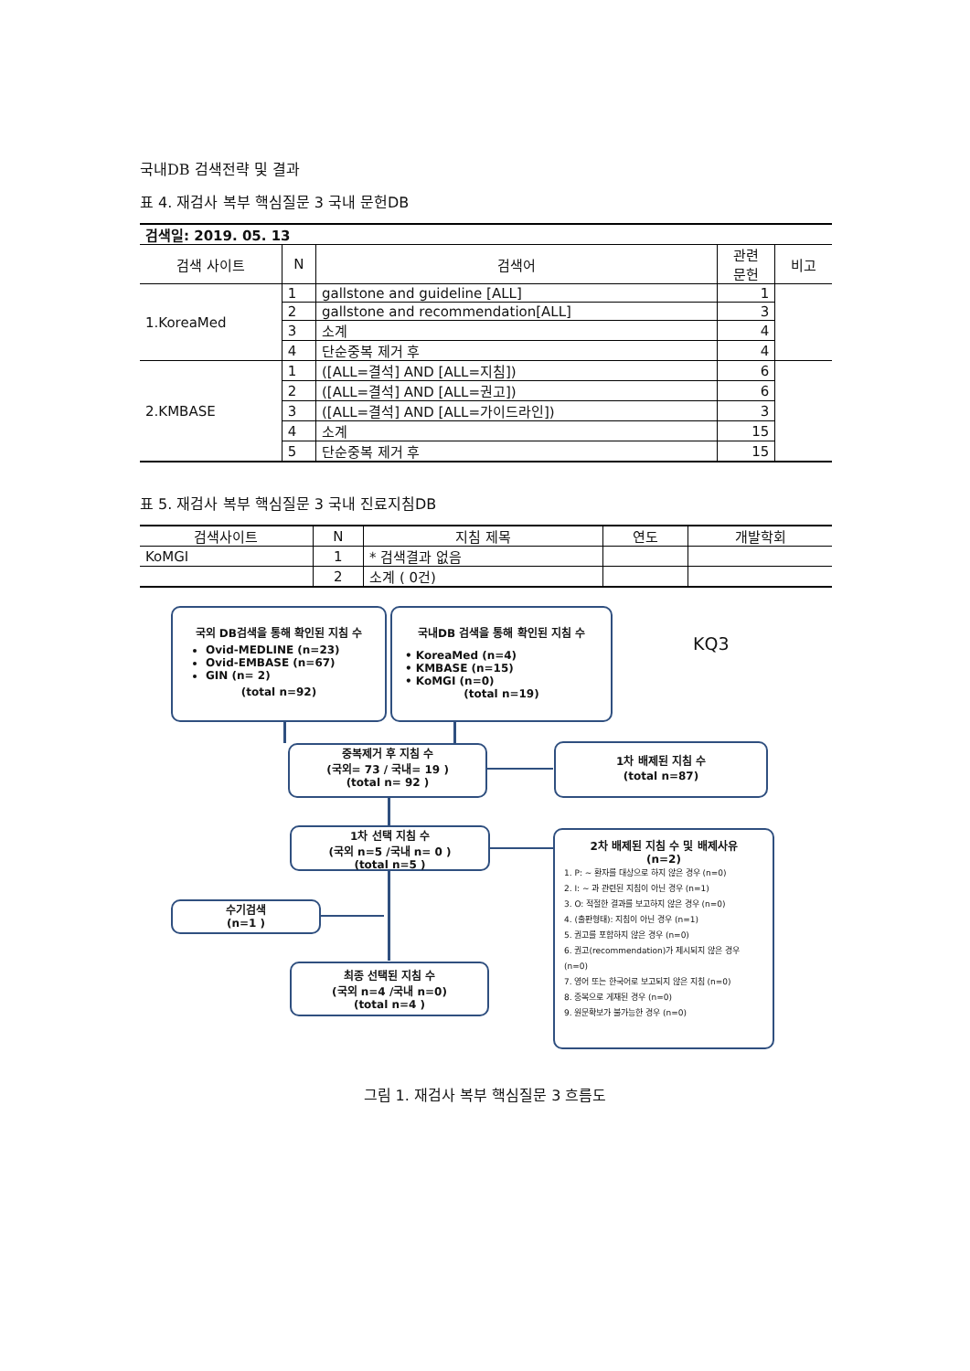국내DB 검색전략 및 결과
표 4. 재검사 복부 핵심질문 3 국내 문헌DB
| 검색일: 2019. 05. 13 | | | | |
| 검색 사이트 | N | 검색어 | 관련 문헌 | 비고 |
| 1.KoreaMed | 1 | gallstone and guideline [ALL] | 1 | |
| | 2 | gallstone and recommendation[ALL] | 3 | |
| | 3 | 소계 | 4 | |
| | 4 | 단순중복 제거 후 | 4 | |
| 2.KMBASE | 1 | ([ALL=결석] AND [ALL=지침]) | 6 | |
| | 2 | ([ALL=결석] AND [ALL=권고]) | 6 | |
| | 3 | ([ALL=결석] AND [ALL=가이드라인]) | 3 | |
| | 4 | 소계 | 15 | |
| | 5 | 단순중복 제거 후 | 15 | |
표 5. 재검사 복부 핵심질문 3 국내 진료지침DB
| 검색사이트 | N | 지침 제목 | 연도 | 개발학회 |
| --- | --- | --- | --- | --- |
| KoMGI | 1 | * 검색결과 없음 | | |
| | 2 | 소계 ( 0건) | | |
국외 DB검색을 통해 확인된 지침 수
Ovid-MEDLINE (n=23)
Ovid-EMBASE (n=67)
GIN (n= 2)
(total n=92)
국내DB 검색을 통해 확인된 지침 수
• KoreaMed (n=4)
• KMBASE (n=15)
• KoMGI (n=0)
(total n=19)
KQ3
중복제거 후 지침 수
(국외= 73 / 국내= 19 )
(total n= 92 )
1차 배제된 지침 수
(total n=87)
1차 선택 지침 수
(국외 n=5 /국내 n= 0 )
(total n=5 )
2차 배제된 지침 수 및 배제사유
(n=2)
1. P: ~ 환자를 대상으로 하지 않은 경우 (n=0)
2. I: ~ 과 관련된 지침이 아닌 경우 (n=1)
3. O: 적절한 결과를 보고하지 않은 경우 (n=0)
4. (출판형태): 지침이 아닌 경우 (n=1)
5. 권고를 포함하지 않은 경우 (n=0)
6. 권고(recommendation)가 제시되지 않은 경우 (n=0)
7. 영어 또는 한국어로 보고되지 않은 지침 (n=0)
8. 중복으로 게재된 경우 (n=0)
9. 원문확보가 불가능한 경우 (n=0)
수기검색
(n=1 )
최종 선택된 지침 수
(국외 n=4 /국내 n=0)
(total n=4 )
그림 1. 재검사 복부 핵심질문 3 흐름도